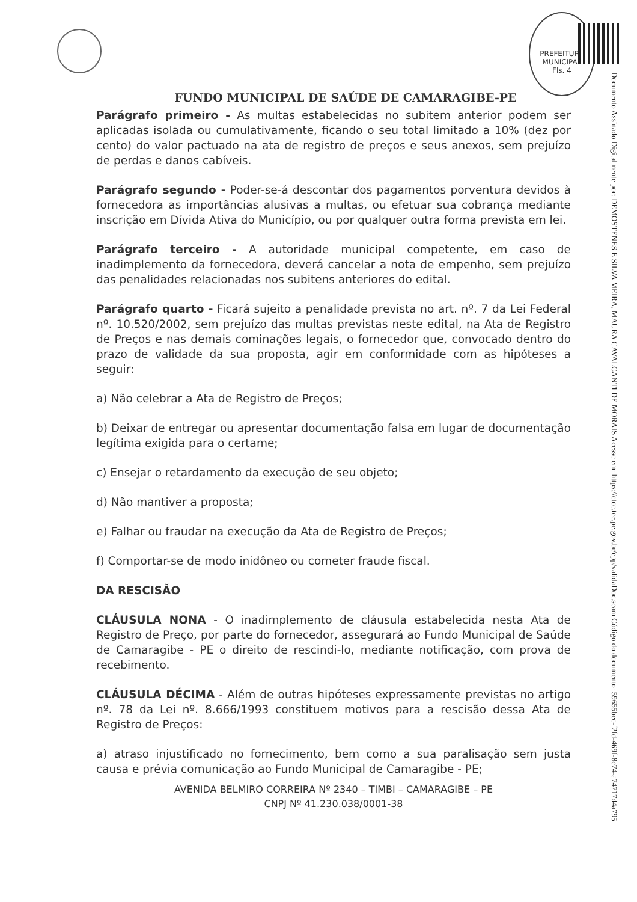PREFEITURA MUNICIPAL
Fls. 4
Documento Assinado Digitalmente por: DEMOSTENES E SILVA MEIRA, MAURA CAVALCANTI DE MORAIS Acesse em: https://etce.tce.pe.gov.br/epp/validaDoc.seam Código do documento: 59655bec-f2fd-469f-8c74-a74717d4a795
FUNDO MUNICIPAL DE SAÚDE DE CAMARAGIBE-PE
Parágrafo primeiro - As multas estabelecidas no subitem anterior podem ser aplicadas isolada ou cumulativamente, ficando o seu total limitado a 10% (dez por cento) do valor pactuado na ata de registro de preços e seus anexos, sem prejuízo de perdas e danos cabíveis.
Parágrafo segundo - Poder-se-á descontar dos pagamentos porventura devidos à fornecedora as importâncias alusivas a multas, ou efetuar sua cobrança mediante inscrição em Dívida Ativa do Município, ou por qualquer outra forma prevista em lei.
Parágrafo terceiro - A autoridade municipal competente, em caso de inadimplemento da fornecedora, deverá cancelar a nota de empenho, sem prejuízo das penalidades relacionadas nos subitens anteriores do edital.
Parágrafo quarto - Ficará sujeito a penalidade prevista no art. nº. 7 da Lei Federal nº. 10.520/2002, sem prejuízo das multas previstas neste edital, na Ata de Registro de Preços e nas demais cominações legais, o fornecedor que, convocado dentro do prazo de validade da sua proposta, agir em conformidade com as hipóteses a seguir:
a) Não celebrar a Ata de Registro de Preços;
b) Deixar de entregar ou apresentar documentação falsa em lugar de documentação legítima exigida para o certame;
c) Ensejar o retardamento da execução de seu objeto;
d) Não mantiver a proposta;
e) Falhar ou fraudar na execução da Ata de Registro de Preços;
f) Comportar-se de modo inidôneo ou cometer fraude fiscal.
DA RESCISÃO
CLÁUSULA NONA - O inadimplemento de cláusula estabelecida nesta Ata de Registro de Preço, por parte do fornecedor, assegurará ao Fundo Municipal de Saúde de Camaragibe - PE o direito de rescindi-lo, mediante notificação, com prova de recebimento.
CLÁUSULA DÉCIMA - Além de outras hipóteses expressamente previstas no artigo nº. 78 da Lei nº. 8.666/1993 constituem motivos para a rescisão dessa Ata de Registro de Preços:
a) atraso injustificado no fornecimento, bem como a sua paralisação sem justa causa e prévia comunicação ao Fundo Municipal de Camaragibe - PE;
AVENIDA BELMIRO CORREIRA Nº 2340 – TIMBI – CAMARAGIBE – PE
CNPJ Nº 41.230.038/0001-38